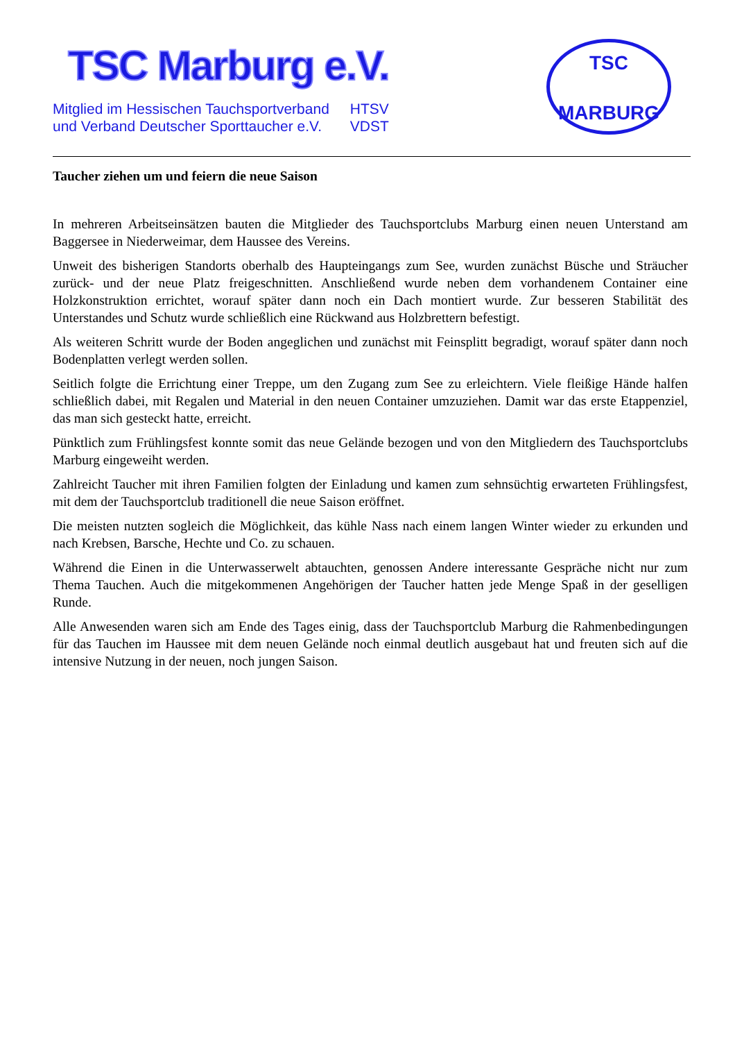TSC Marburg e.V.
| Mitglied im Hessischen Tauchsportverband | HTSV |
| und Verband Deutscher Sporttaucher e.V. | VDST |
TSC
MARBURG
Taucher ziehen um und feiern die neue Saison
In mehreren Arbeitseinsätzen bauten die Mitglieder des Tauchsportclubs Marburg einen neuen Unterstand am Baggersee in Niederweimar, dem Haussee des Vereins.
Unweit des bisherigen Standorts oberhalb des Haupteingangs zum See, wurden zunächst Büsche und Sträucher zurück- und der neue Platz freigeschnitten. Anschließend wurde neben dem vorhandenem Container eine Holzkonstruktion errichtet, worauf später dann noch ein Dach montiert wurde. Zur besseren Stabilität des Unterstandes und Schutz wurde schließlich eine Rückwand aus Holzbrettern befestigt.
Als weiteren Schritt wurde der Boden angeglichen und zunächst mit Feinsplitt begradigt, worauf später dann noch Bodenplatten verlegt werden sollen.
Seitlich folgte die Errichtung einer Treppe, um den Zugang zum See zu erleichtern. Viele fleißige Hände halfen schließlich dabei, mit Regalen und Material in den neuen Container umzuziehen. Damit war das erste Etappenziel, das man sich gesteckt hatte, erreicht.
Pünktlich zum Frühlingsfest konnte somit das neue Gelände bezogen und von den Mitgliedern des Tauchsportclubs Marburg eingeweiht werden.
Zahlreicht Taucher mit ihren Familien folgten der Einladung und kamen zum sehnsüchtig erwarteten Frühlingsfest, mit dem der Tauchsportclub traditionell die neue Saison eröffnet.
Die meisten nutzten sogleich die Möglichkeit, das kühle Nass nach einem langen Winter wieder zu erkunden und nach Krebsen, Barsche, Hechte und Co. zu schauen.
Während die Einen in die Unterwasserwelt abtauchten, genossen Andere interessante Gespräche nicht nur zum Thema Tauchen. Auch die mitgekommenen Angehörigen der Taucher hatten jede Menge Spaß in der geselligen Runde.
Alle Anwesenden waren sich am Ende des Tages einig, dass der Tauchsportclub Marburg die Rahmenbedingungen für das Tauchen im Haussee mit dem neuen Gelände noch einmal deutlich ausgebaut hat und freuten sich auf die intensive Nutzung in der neuen, noch jungen Saison.